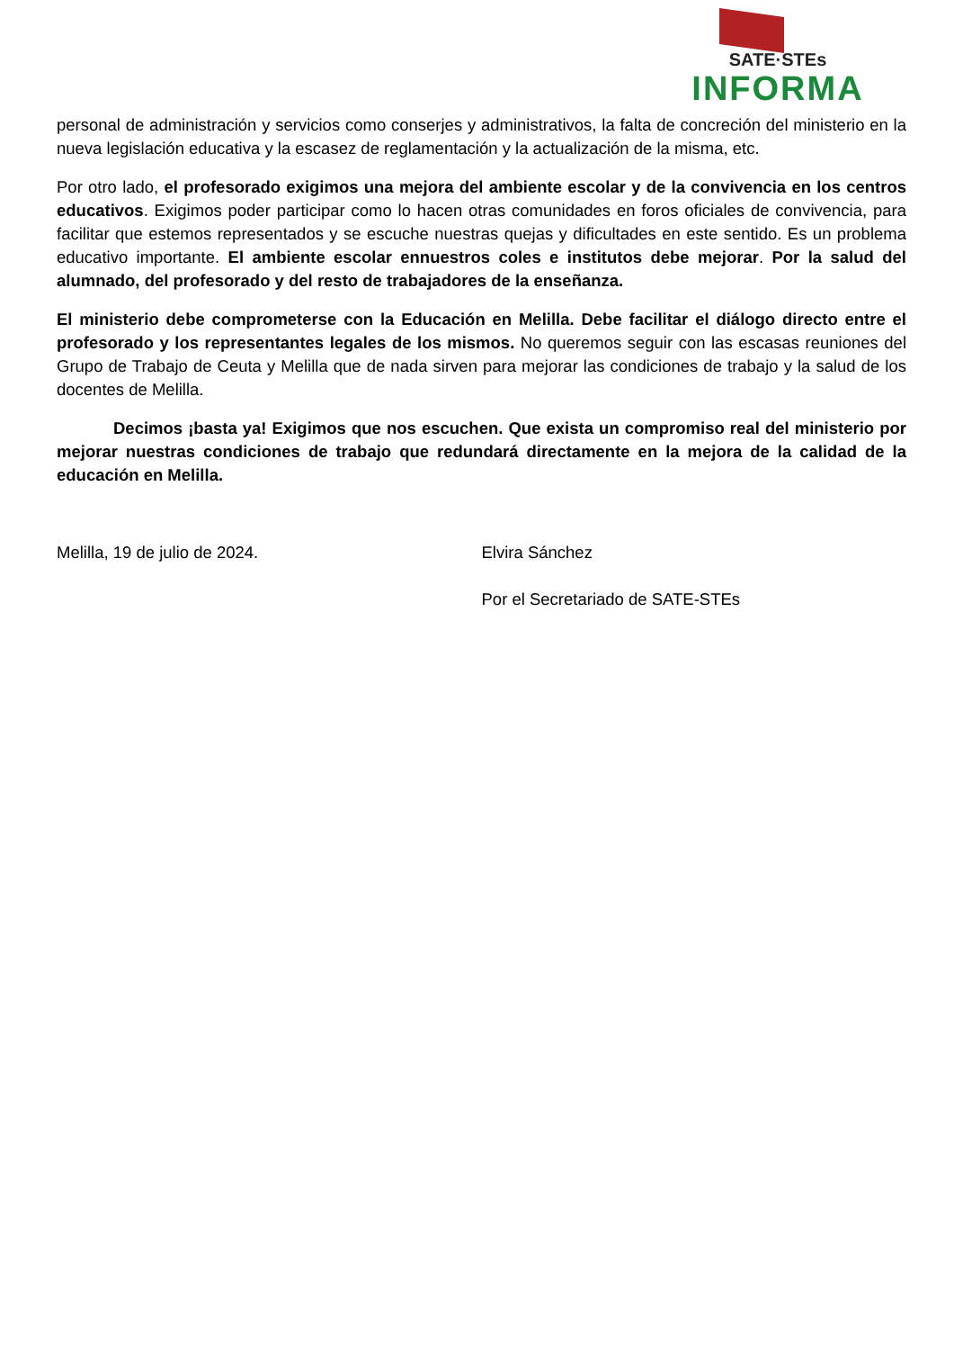SATE·STEs
INFORMA
personal de administración y servicios como conserjes y administrativos, la falta de concreción del ministerio en la nueva legislación educativa y la escasez de reglamentación y la actualización de la misma, etc.
Por otro lado, el profesorado exigimos una mejora del ambiente escolar y de la convivencia en los centros educativos. Exigimos poder participar como lo hacen otras comunidades en foros oficiales de convivencia, para facilitar que estemos representados y se escuche nuestras quejas y dificultades en este sentido. Es un problema educativo importante. El ambiente escolar ennuestros coles e institutos debe mejorar. Por la salud del alumnado, del profesorado y del resto de trabajadores de la enseñanza.
El ministerio debe comprometerse con la Educación en Melilla. Debe facilitar el diálogo directo entre el profesorado y los representantes legales de los mismos. No queremos seguir con las escasas reuniones del Grupo de Trabajo de Ceuta y Melilla que de nada sirven para mejorar las condiciones de trabajo y la salud de los docentes de Melilla.
Decimos ¡basta ya! Exigimos que nos escuchen. Que exista un compromiso real del ministerio por mejorar nuestras condiciones de trabajo que redundará directamente en la mejora de la calidad de la educación en Melilla.
Melilla, 19 de julio de 2024. Elvira Sánchez
Por el Secretariado de SATE-STEs